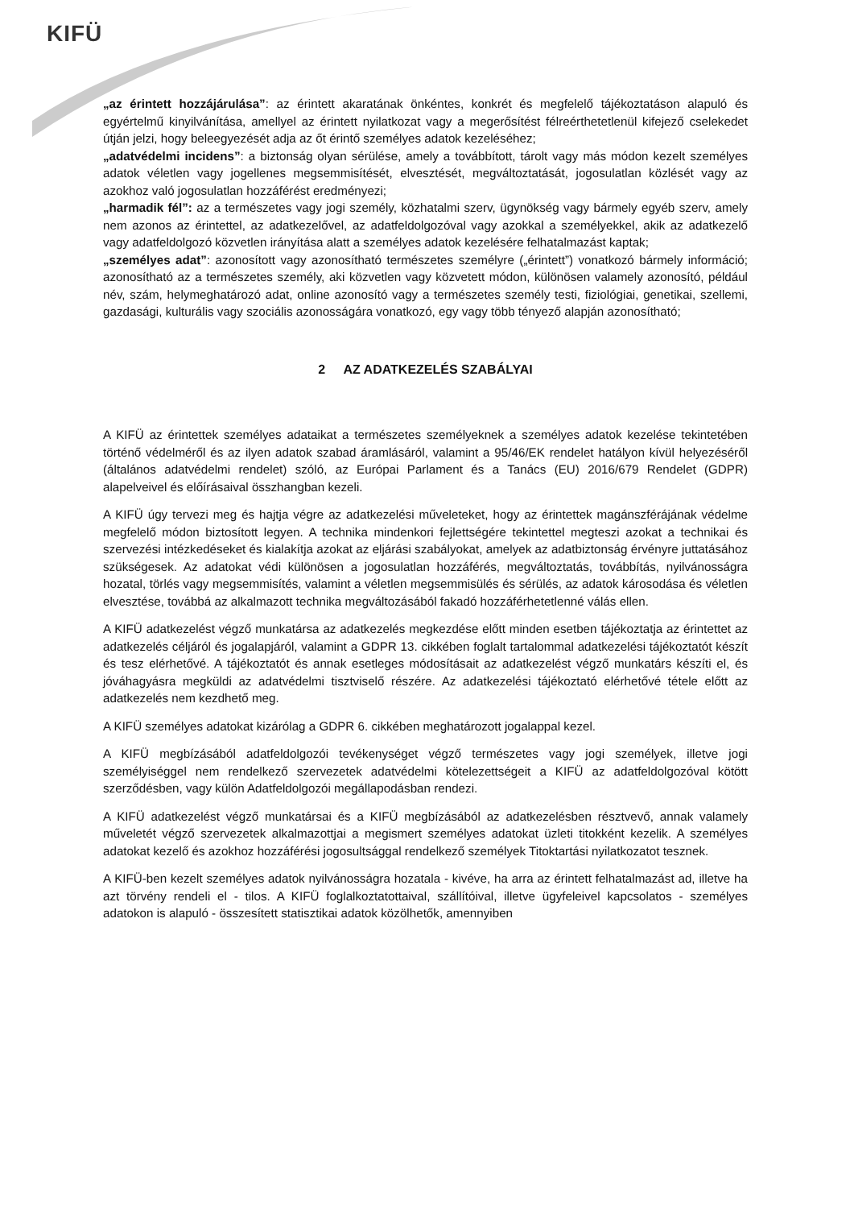KIFÜ
„az érintett hozzájárulása”: az érintett akaratának önkéntes, konkrét és megfelelő tájékoztatáson alapuló és egyértelmű kinyilvánítása, amellyel az érintett nyilatkozat vagy a megerősítést félreérthetetlenül kifejező cselekedet útján jelzi, hogy beleegyezését adja az őt érintő személyes adatok kezeléséhez;
„adatvédelmi incidens”: a biztonság olyan sérülése, amely a továbbított, tárolt vagy más módon kezelt személyes adatok véletlen vagy jogellenes megsemmisítését, elvesztését, megváltoztatását, jogosulatlan közlését vagy az azokhoz való jogosulatlan hozzáférést eredményezi;
„harmadik fél”: az a természetes vagy jogi személy, közhatalmi szerv, ügynökség vagy bármely egyéb szerv, amely nem azonos az érintettel, az adatkezelővel, az adatfeldolgozóval vagy azokkal a személyekkel, akik az adatkezelő vagy adatfeldolgozó közvetlen irányítása alatt a személyes adatok kezelésére felhatalmazást kaptak;
„személyes adat”: azonosított vagy azonosítható természetes személyre („érintett”) vonatkozó bármely információ; azonosítható az a természetes személy, aki közvetlen vagy közvetett módon, különösen valamely azonosító, például név, szám, helymeghatározó adat, online azonosító vagy a természetes személy testi, fiziológiai, genetikai, szellemi, gazdasági, kulturális vagy szociális azonosságára vonatkozó, egy vagy több tényező alapján azonosítható;
2 AZ ADATKEZELÉS SZABÁLYAI
A KIFÜ az érintettek személyes adataikat a természetes személyeknek a személyes adatok kezelése tekintetében történő védelméről és az ilyen adatok szabad áramlásáról, valamint a 95/46/EK rendelet hatályon kívül helyezéséről (általános adatvédelmi rendelet) szóló, az Európai Parlament és a Tanács (EU) 2016/679 Rendelet (GDPR) alapelveivel és előírásaival összhangban kezeli.
A KIFÜ úgy tervezi meg és hajtja végre az adatkezelési műveleteket, hogy az érintettek magánszférájának védelme megfelelő módon biztosított legyen. A technika mindenkori fejlettségére tekintettel megteszi azokat a technikai és szervezési intézkedéseket és kialakítja azokat az eljárási szabályokat, amelyek az adatbiztonság érvényre juttatásához szükségesek. Az adatokat védi különösen a jogosulatlan hozzáférés, megváltoztatás, továbbítás, nyilvánosságra hozatal, törlés vagy megsemmisítés, valamint a véletlen megsemmisülés és sérülés, az adatok károsodása és véletlen elvesztése, továbbá az alkalmazott technika megváltozásából fakadó hozzáférhetetlenné válás ellen.
A KIFÜ adatkezelést végző munkatársa az adatkezelés megkezdése előtt minden esetben tájékoztatja az érintettet az adatkezelés céljáról és jogalapjáról, valamint a GDPR 13. cikkében foglalt tartalommal adatkezelési tájékoztatót készít és tesz elérhetővé. A tájékoztatót és annak esetleges módosításait az adatkezelést végző munkatárs készíti el, és jóváhagyásra megküldi az adatvédelmi tisztviselő részére. Az adatkezelési tájékoztató elérhetővé tétele előtt az adatkezelés nem kezdhető meg.
A KIFÜ személyes adatokat kizárólag a GDPR 6. cikkében meghatározott jogalappal kezel.
A KIFÜ megbízásából adatfeldolgozói tevékenységet végző természetes vagy jogi személyek, illetve jogi személyiséggel nem rendelkező szervezetek adatvédelmi kötelezettségeit a KIFÜ az adatfeldolgozóval kötött szerződésben, vagy külön Adatfeldolgozói megállapodásban rendezi.
A KIFÜ adatkezelést végző munkatársai és a KIFÜ megbízásából az adatkezelésben résztvevő, annak valamely műveletét végző szervezetek alkalmazottjai a megismert személyes adatokat üzleti titokként kezelik. A személyes adatokat kezelő és azokhoz hozzáférési jogosultsággal rendelkező személyek Titoktartási nyilatkozatot tesznek.
A KIFÜ-ben kezelt személyes adatok nyilvánosságra hozatala - kivéve, ha arra az érintett felhatalmazást ad, illetve ha azt törvény rendeli el - tilos. A KIFÜ foglalkoztatottaival, szállítóival, illetve ügyfeleivel kapcsolatos - személyes adatokon is alapuló - összesített statisztikai adatok közölhetők, amennyiben